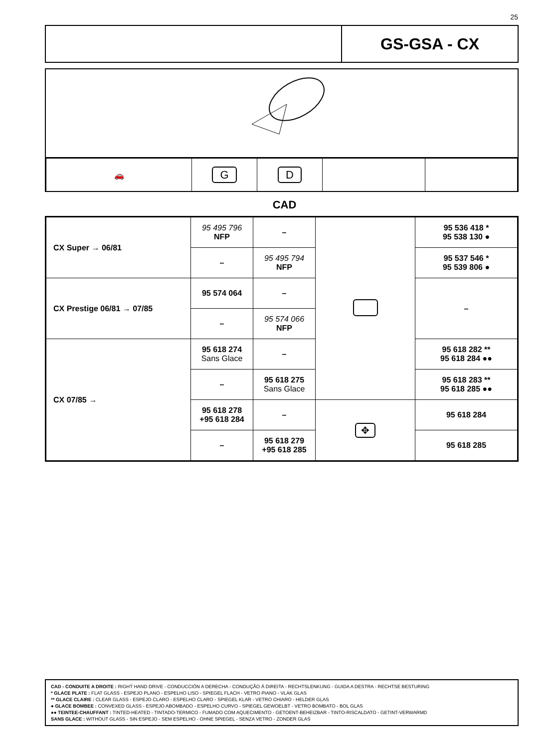25
GS-GSA - CX
| 🚗 | G | D | | |
CAD
| CX Super → 06/81 | 95 495 796 NFP | – | | 95 536 418 * 95 538 130 ● |
| | – | 95 495 794 NFP | | 95 537 546 * 95 539 806 ● |
| CX Prestige 06/81 → 07/85 | 95 574 064 | – | | – |
| | – | 95 574 066 NFP | | |
| CX 07/85 → | 95 618 274 Sans Glace | – | | 95 618 282 ** 95 618 284 ●● |
| | – | 95 618 275 Sans Glace | | 95 618 283 ** 95 618 285 ●● |
| | 95 618 278 +95 618 284 | – | ✥ | 95 618 284 |
| | – | 95 618 279 +95 618 285 | | 95 618 285 |
CAD - CONDUITE A DROITE : RIGHT HAND DRIVE - CONDUCCIÓN A DERECHA - CONDUÇÃO À DIREITA - RECHTSLENKUNG - GUIDA A DESTRA - RECHTSE BESTURING
* GLACE PLATE : FLAT GLASS - ESPEJO PLANO - ESPELHO LISO - SPIEGEL FLACH - VETRO PIANO - VLAK GLAS
** GLACE CLAIRE : CLEAR GLASS - ESPEJO CLARO - ESPELHO CLARO - SPIEGEL KLAR - VETRO CHIARO - HELDER GLAS
● GLACE BOMBEE : CONVEXED GLASS - ESPEJO ABOMBADO - ESPELHO CURVO - SPIEGEL GEWOELBT - VETRO BOMBATO - BOL GLAS
●● TEINTEE-CHAUFFANT : TINTED-HEATED - TINTADO-TERMICO - FUMADO COM AQUECIMENTO - GETOENT-BEHEIZBAR - TINTO-RISCALDATO - GETINT-VERWARMD
SANS GLACE : WITHOUT GLASS - SIN ESPEJO - SEM ESPELHO - OHNE SPIEGEL - SENZA VETRO - ZONDER GLAS